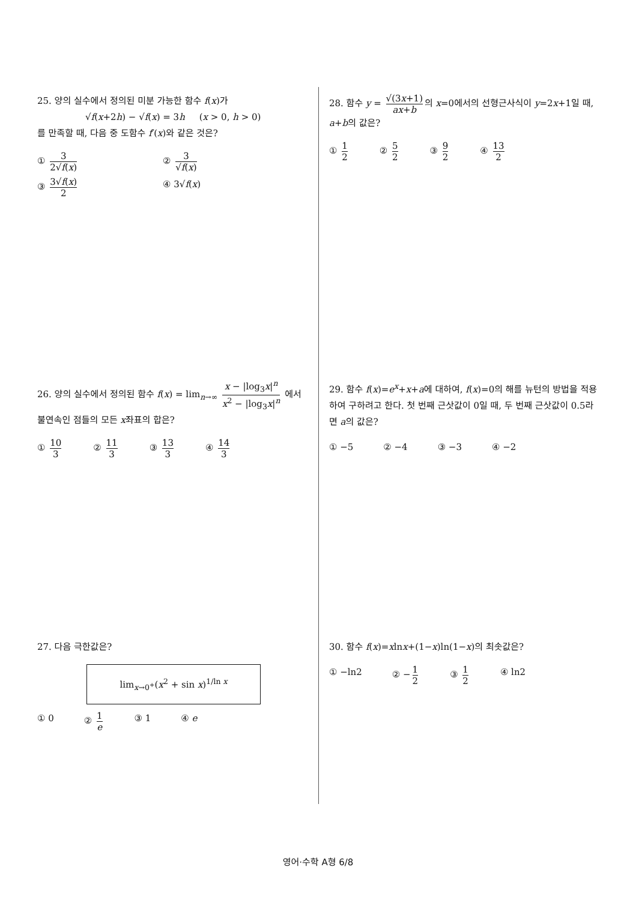25. 양의 실수에서 정의된 미분 가능한 함수 f(x)가
√f(x+2h) − √f(x) = 3h (x > 0, h > 0)
를 만족할 때, 다음 중 도함수 f′(x)와 같은 것은?
① 3 2√f(x)
② 3 √f(x)
③ 3√f(x) 2
④ 3√f(x)
26. 양의 실수에서 정의된 함수 f(x) = lim<sub>n→∞</sub> x − |log<sub>3</sub>x|<sup>n</sup> x<sup>2</sup> − |log<sub>3</sub>x|<sup>n</sup> 에서 불연속인 점들의 모든 x좌표의 합은?
① 10 3
② 11 3
③ 13 3
④ 14 3
27. 다음 극한값은?
lim<sub>x→0<sup>+</sup></sub>(x<sup>2</sup> + sin x)<sup>1/ln x</sup>
① 0 ② 1 e
③ 1 ④ e
28. 함수 y = √(3x+1) ax+b 의 x=0에서의 선형근사식이 y=2x+1일 때, a+b의 값은?
① 1 2
② 5 2
③ 9 2
④ 13 2
29. 함수 f(x)=e<sup>x</sup>+x+a에 대하여, f(x)=0의 해를 뉴턴의 방법을 적용하여 구하려고 한다. 첫 번째 근삿값이 0일 때, 두 번째 근삿값이 0.5라면 a의 값은?
① −5 ② −4 ③ −3 ④ −2
30. 함수 f(x)=xlnx+(1−x)ln(1−x)의 최솟값은?
① −ln2 ② − 1 2
③ 1 2
④ ln2
영어·수학 A형 6/8